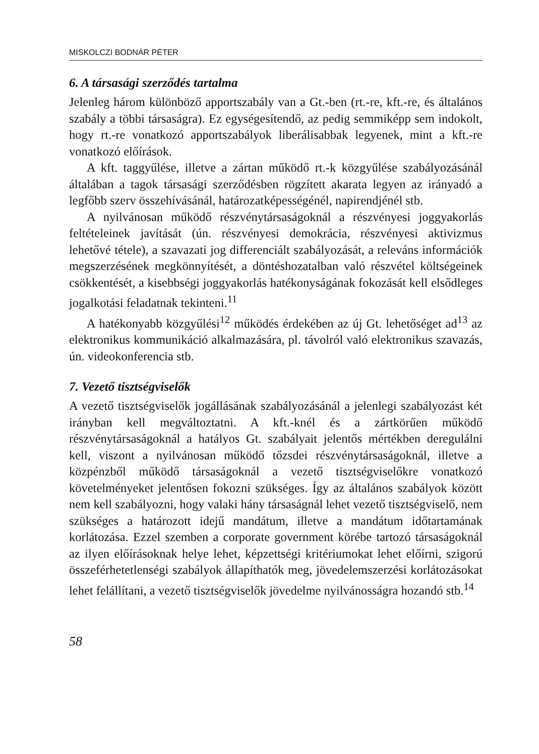MISKOLCZI BODNÁR PÉTER
6. A társasági szerződés tartalma
Jelenleg három különböző apportszabály van a Gt.-ben (rt.-re, kft.-re, és általános szabály a többi társaságra). Ez egységesítendő, az pedig semmiképp sem indokolt, hogy rt.-re vonatkozó apportszabályok liberálisabbak legyenek, mint a kft.-re vonatkozó előírások.
A kft. taggyűlése, illetve a zártan működő rt.-k közgyűlése szabályozásánál általában a tagok társasági szerződésben rögzített akarata legyen az irányadó a legfőbb szerv összehívásánál, határozatképességénél, napirendjénél stb.
A nyilvánosan működő részvénytársaságoknál a részvényesi joggyakorlás feltételeinek javítását (ún. részvényesi demokrácia, részvényesi aktivizmus lehetővé tétele), a szavazati jog differenciált szabályozását, a releváns információk megszerzésének megkönnyítését, a döntéshozatalban való részvétel költségeinek csökkentését, a kisebbségi joggyakorlás hatékonyságának fokozását kell elsődleges jogalkotási feladatnak tekinteni.<sup>11</sup>
A hatékonyabb közgyűlési<sup>12</sup> működés érdekében az új Gt. lehetőséget ad<sup>13</sup> az elektronikus kommunikáció alkalmazására, pl. távolról való elektronikus szavazás, ún. videokonferencia stb.
7. Vezető tisztségviselők
A vezető tisztségviselők jogállásának szabályozásánál a jelenlegi szabályozást két irányban kell megváltoztatni. A kft.-knél és a zártkörűen működő részvénytársaságoknál a hatályos Gt. szabályait jelentős mértékben deregulálni kell, viszont a nyilvánosan működő tőzsdei részvénytársaságoknál, illetve a közpénzből működő társaságoknál a vezető tisztségviselőkre vonatkozó követelményeket jelentősen fokozni szükséges. Így az általános szabályok között nem kell szabályozni, hogy valaki hány társaságnál lehet vezető tisztségviselő, nem szükséges a határozott idejű mandátum, illetve a mandátum időtartamának korlátozása. Ezzel szemben a corporate government körébe tartozó társaságoknál az ilyen előírásoknak helye lehet, képzettségi kritériumokat lehet előírni, szigorú összeférhetetlenségi szabályok állapíthatók meg, jövedelemszerzési korlátozásokat lehet felállítani, a vezető tisztségviselők jövedelme nyilvánosságra hozandó stb.<sup>14</sup>
58